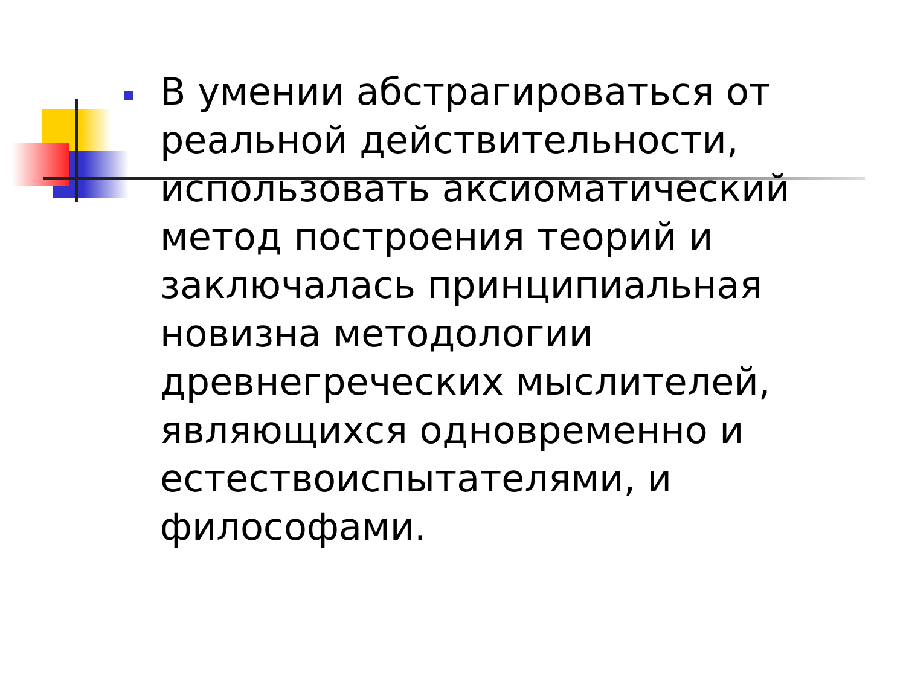В умении абстрагироваться от реальной действительности, использовать аксиоматический метод построения теорий и заключалась принципиальная новизна методологии древнегреческих мыслителей, являющихся одновременно и естествоиспытателями, и философами.